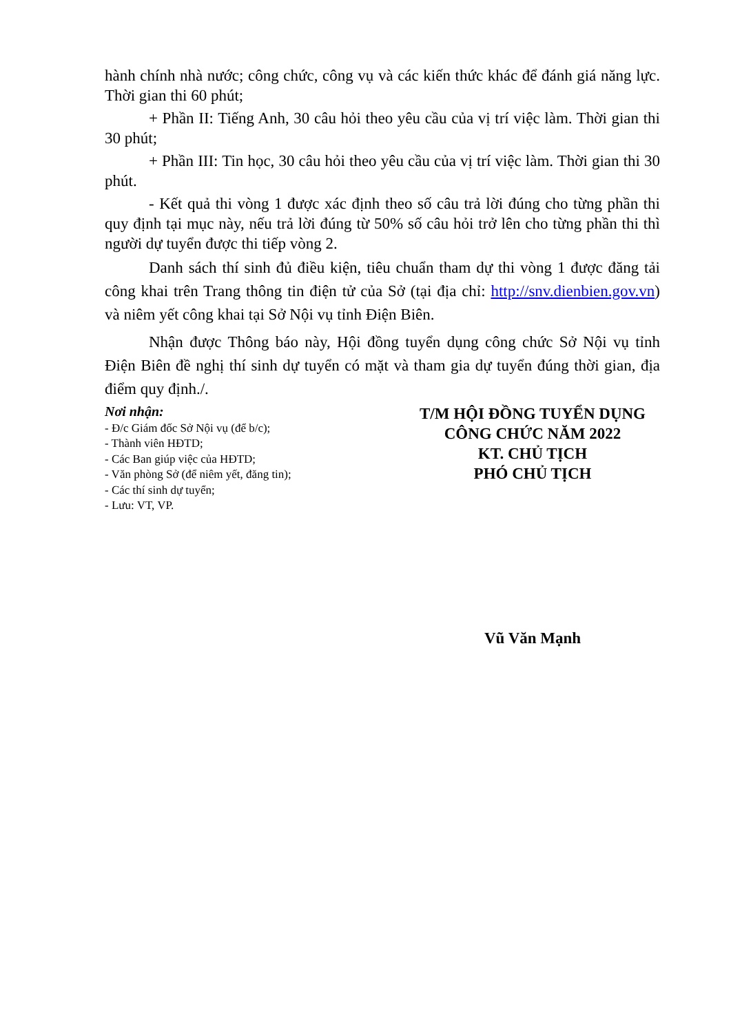hành chính nhà nước; công chức, công vụ và các kiến thức khác để đánh giá năng lực. Thời gian thi 60 phút;
+ Phần II: Tiếng Anh, 30 câu hỏi theo yêu cầu của vị trí việc làm. Thời gian thi 30 phút;
+ Phần III: Tin học, 30 câu hỏi theo yêu cầu của vị trí việc làm. Thời gian thi 30 phút.
- Kết quả thi vòng 1 được xác định theo số câu trả lời đúng cho từng phần thi quy định tại mục này, nếu trả lời đúng từ 50% số câu hỏi trở lên cho từng phần thi thì người dự tuyển được thi tiếp vòng 2.
Danh sách thí sinh đủ điều kiện, tiêu chuẩn tham dự thi vòng 1 được đăng tải công khai trên Trang thông tin điện tử của Sở (tại địa chỉ: http://snv.dienbien.gov.vn) và niêm yết công khai tại Sở Nội vụ tỉnh Điện Biên.
Nhận được Thông báo này, Hội đồng tuyển dụng công chức Sở Nội vụ tỉnh Điện Biên đề nghị thí sinh dự tuyển có mặt và tham gia dự tuyển đúng thời gian, địa điểm quy định./.
Nơi nhận:
- Đ/c Giám đốc Sở Nội vụ (để b/c);
- Thành viên HĐTD;
- Các Ban giúp việc của HĐTD;
- Văn phòng Sở (để niêm yết, đăng tin);
- Các thí sinh dự tuyển;
- Lưu: VT, VP.
T/M HỘI ĐỒNG TUYỂN DỤNG
CÔNG CHỨC NĂM 2022
KT. CHỦ TỊCH
PHÓ CHỦ TỊCH
Vũ Văn Mạnh